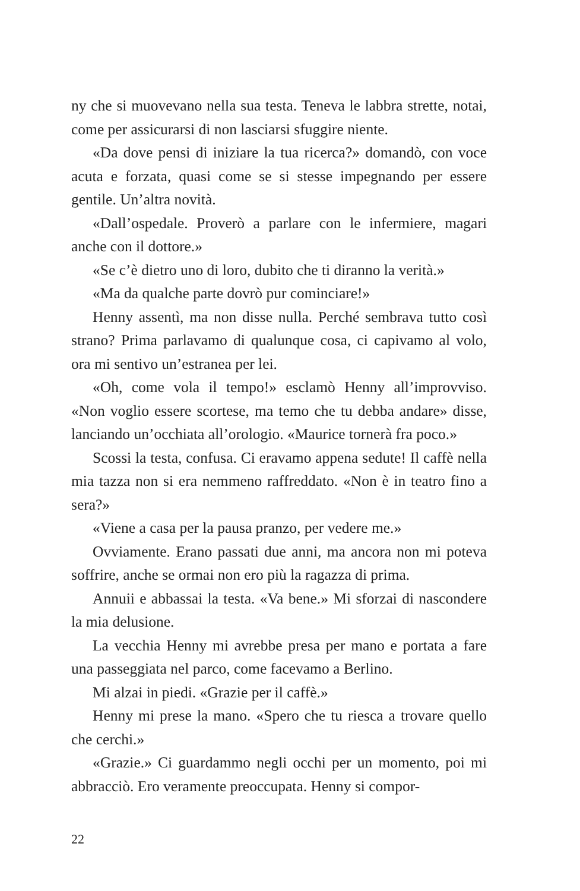ny che si muovevano nella sua testa. Teneva le labbra strette, notai, come per assicurarsi di non lasciarsi sfuggire niente.
«Da dove pensi di iniziare la tua ricerca?» domandò, con voce acuta e forzata, quasi come se si stesse impegnando per essere gentile. Un’altra novità.
«Dall’ospedale. Proverò a parlare con le infermiere, magari anche con il dottore.»
«Se c’è dietro uno di loro, dubito che ti diranno la verità.»
«Ma da qualche parte dovrò pur cominciare!»
Henny assentì, ma non disse nulla. Perché sembrava tutto così strano? Prima parlavamo di qualunque cosa, ci capivamo al volo, ora mi sentivo un’estranea per lei.
«Oh, come vola il tempo!» esclamò Henny all’improvviso. «Non voglio essere scortese, ma temo che tu debba andare» disse, lanciando un’occhiata all’orologio. «Maurice tornerà fra poco.»
Scossi la testa, confusa. Ci eravamo appena sedute! Il caffè nella mia tazza non si era nemmeno raffreddato. «Non è in teatro fino a sera?»
«Viene a casa per la pausa pranzo, per vedere me.»
Ovviamente. Erano passati due anni, ma ancora non mi poteva soffrire, anche se ormai non ero più la ragazza di prima.
Annuii e abbassai la testa. «Va bene.» Mi sforzai di nascondere la mia delusione.
La vecchia Henny mi avrebbe presa per mano e portata a fare una passeggiata nel parco, come facevamo a Berlino.
Mi alzai in piedi. «Grazie per il caffè.»
Henny mi prese la mano. «Spero che tu riesca a trovare quello che cerchi.»
«Grazie.» Ci guardammo negli occhi per un momento, poi mi abbracciò. Ero veramente preoccupata. Henny si compor-
22